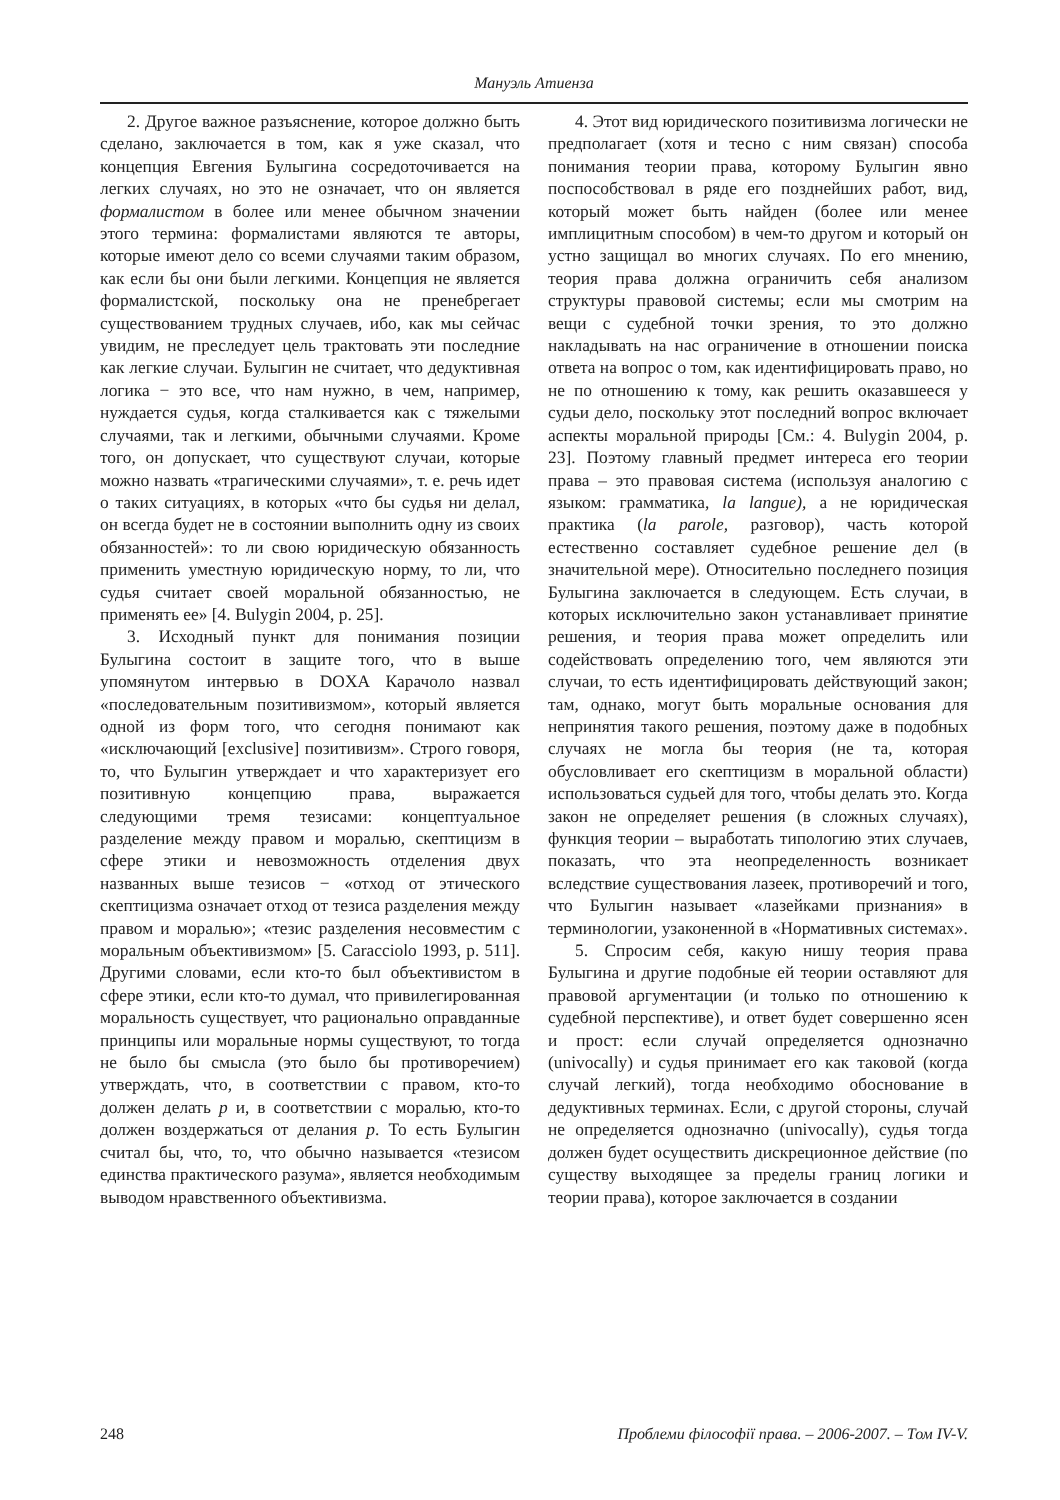Мануэль Атиенза
2. Другое важное разъяснение, которое должно быть сделано, заключается в том, как я уже сказал, что концепция Евгения Булыгина сосредоточивается на легких случаях, но это не означает, что он является формалистом в более или менее обычном значении этого термина: формалистами являются те авторы, которые имеют дело со всеми случаями таким образом, как если бы они были легкими. Концепция не является формалистской, поскольку она не пренебрегает существованием трудных случаев, ибо, как мы сейчас увидим, не преследует цель трактовать эти последние как легкие случаи. Булыгин не считает, что дедуктивная логика − это все, что нам нужно, в чем, например, нуждается судья, когда сталкивается как с тяжелыми случаями, так и легкими, обычными случаями. Кроме того, он допускает, что существуют случаи, которые можно назвать «трагическими случаями», т. е. речь идет о таких ситуациях, в которых «что бы судья ни делал, он всегда будет не в состоянии выполнить одну из своих обязанностей»: то ли свою юридическую обязанность применить уместную юридическую норму, то ли, что судья считает своей моральной обязанностью, не применять ее» [4. Bulygin 2004, p. 25].
3. Исходный пункт для понимания позиции Булыгина состоит в защите того, что в выше упомянутом интервью в DOXA Карачоло назвал «последовательным позитивизмом», который является одной из форм того, что сегодня понимают как «исключающий [exclusive] позитивизм». Строго говоря, то, что Булыгин утверждает и что характеризует его позитивную концепцию права, выражается следующими тремя тезисами: концептуальное разделение между правом и моралью, скептицизм в сфере этики и невозможность отделения двух названных выше тезисов − «отход от этического скептицизма означает отход от тезиса разделения между правом и моралью»; «тезис разделения несовместим с моральным объективизмом» [5. Caracciolo 1993, p. 511]. Другими словами, если кто-то был объективистом в сфере этики, если кто-то думал, что привилегированная моральность существует, что рационально оправданные принципы или моральные нормы существуют, то тогда не было бы смысла (это было бы противоречием) утверждать, что, в соответствии с правом, кто-то должен делать p и, в соответствии с моралью, кто-то должен воздержаться от делания p. То есть Булыгин считал бы, что, то, что обычно называется «тезисом единства практического разума», является необходимым выводом нравственного объективизма.
4. Этот вид юридического позитивизма логически не предполагает (хотя и тесно с ним связан) способа понимания теории права, которому Булыгин явно поспособствовал в ряде его позднейших работ, вид, который может быть найден (более или менее имплицитным способом) в чем-то другом и который он устно защищал во многих случаях. По его мнению, теория права должна ограничить себя анализом структуры правовой системы; если мы смотрим на вещи с судебной точки зрения, то это должно накладывать на нас ограничение в отношении поиска ответа на вопрос о том, как идентифицировать право, но не по отношению к тому, как решить оказавшееся у судьи дело, поскольку этот последний вопрос включает аспекты моральной природы [См.: 4. Bulygin 2004, p. 23]. Поэтому главный предмет интереса его теории права – это правовая система (используя аналогию с языком: грамматика, la langue), а не юридическая практика (la parole, разговор), часть которой естественно составляет судебное решение дел (в значительной мере). Относительно последнего позиция Булыгина заключается в следующем. Есть случаи, в которых исключительно закон устанавливает принятие решения, и теория права может определить или содействовать определению того, чем являются эти случаи, то есть идентифицировать действующий закон; там, однако, могут быть моральные основания для непринятия такого решения, поэтому даже в подобных случаях не могла бы теория (не та, которая обусловливает его скептицизм в моральной области) использоваться судьей для того, чтобы делать это. Когда закон не определяет решения (в сложных случаях), функция теории – выработать типологию этих случаев, показать, что эта неопределенность возникает вследствие существования лазеек, противоречий и того, что Булыгин называет «лазейками признания» в терминологии, узаконенной в «Нормативных системах».
5. Спросим себя, какую нишу теория права Булыгина и другие подобные ей теории оставляют для правовой аргументации (и только по отношению к судебной перспективе), и ответ будет совершенно ясен и прост: если случай определяется однозначно (univocally) и судья принимает его как таковой (когда случай легкий), тогда необходимо обоснование в дедуктивных терминах. Если, с другой стороны, случай не определяется однозначно (univocally), судья тогда должен будет осуществить дискреционное действие (по существу выходящее за пределы границ логики и теории права), которое заключается в создании
248 Проблеми філософії права. – 2006-2007. – Том IV-V.